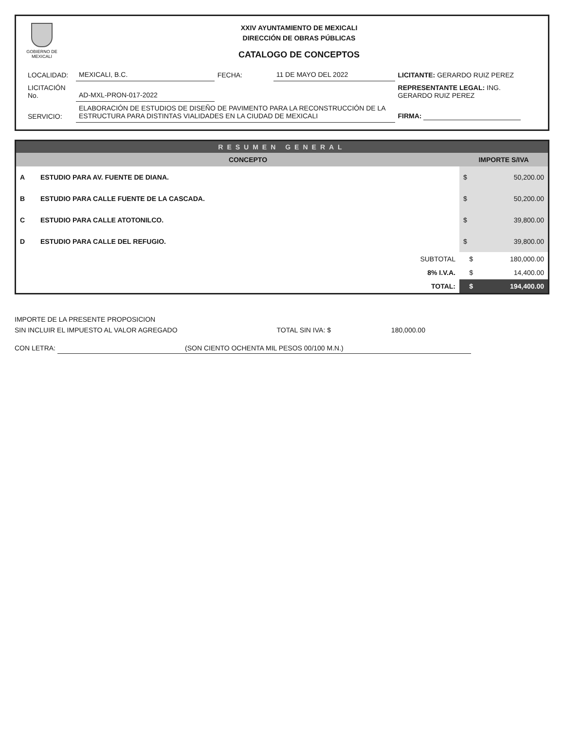GOBIERNO DE MEXICALI
XXIV AYUNTAMIENTO DE MEXICALI
DIRECCIÓN DE OBRAS PÚBLICAS
CATALOGO DE CONCEPTOS
| LOCALIDAD: | MEXICALI, B.C. | FECHA: | 11 DE MAYO DEL 2022 | LICITANTE: GERARDO RUIZ PEREZ |
| LICITACIÓN No. | AD-MXL-PRON-017-2022 | | | REPRESENTANTE LEGAL: ING. GERARDO RUIZ PEREZ |
| SERVICIO: | ELABORACIÓN DE ESTUDIOS DE DISEÑO DE PAVIMENTO PARA LA RECONSTRUCCIÓN DE LA ESTRUCTURA PARA DISTINTAS VIALIDADES EN LA CIUDAD DE MEXICALI | | | FIRMA: |
RESUMEN GENERAL
| | CONCEPTO | IMPORTE S/IVA | |
| --- | --- | --- | --- |
| A | ESTUDIO PARA AV. FUENTE DE DIANA. | $ | 50,200.00 |
| B | ESTUDIO PARA CALLE FUENTE DE LA CASCADA. | $ | 50,200.00 |
| C | ESTUDIO PARA CALLE ATOTONILCO. | $ | 39,800.00 |
| D | ESTUDIO PARA CALLE DEL REFUGIO. | $ | 39,800.00 |
| | SUBTOTAL | $ | 180,000.00 |
| | 8% I.V.A. | $ | 14,400.00 |
| | TOTAL: | $ | 194,400.00 |
IMPORTE DE LA PRESENTE PROPOSICION
SIN INCLUIR EL IMPUESTO AL VALOR AGREGADO TOTAL SIN IVA: $ 180,000.00
CON LETRA: (SON CIENTO OCHENTA MIL PESOS 00/100 M.N.)